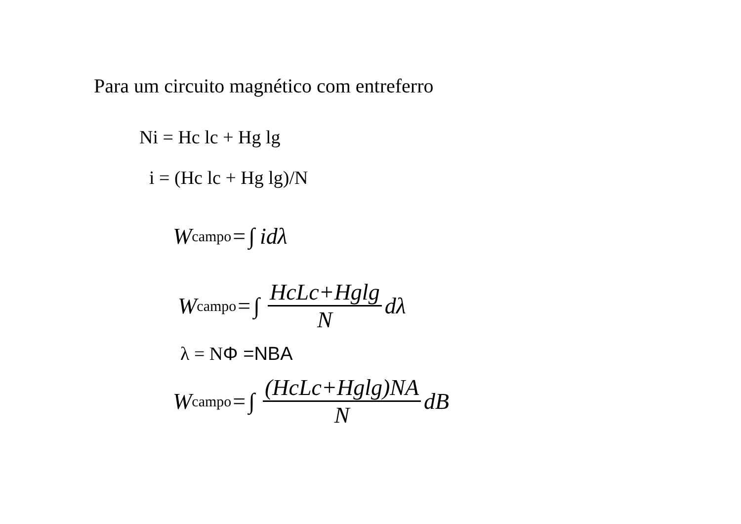Para um circuito magnético com entreferro
Ni = Hc lc + Hg lg
i = (Hc lc + Hg lg)/N
W<sub>campo</sub>= ∫ idλ
W<sub>campo</sub>= ∫ HcLc+Hglg N dλ
λ = NΦ =NBA
W<sub>campo</sub>= ∫ (HcLc+Hglg)NA N dB